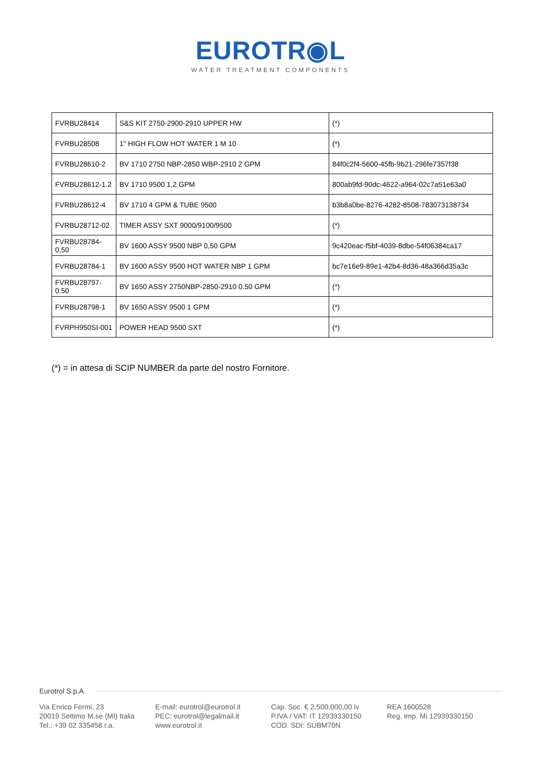EUROTR◉L
WATER TREATMENT COMPONENTS
| FVRBU28414 | S&S KIT 2750-2900-2910 UPPER HW | (*) |
| FVRBU28508 | 1" HIGH FLOW HOT WATER 1 M 10 | (*) |
| FVRBU28610-2 | BV 1710 2750 NBP-2850 WBP-2910 2 GPM | 84f0c2f4-5600-45fb-9b21-296fe7357f38 |
| FVRBU28612-1.2 | BV 1710 9500 1,2 GPM | 800ab9fd-90dc-4622-a964-02c7a51e63a0 |
| FVRBU28612-4 | BV 1710 4 GPM & TUBE 9500 | b3b8a0be-8276-4282-8508-783073138734 |
| FVRBU28712-02 | TIMER ASSY SXT 9000/9100/9500 | (*) |
| FVRBU28784- 0,50 | BV 1600 ASSY 9500 NBP 0,50 GPM | 9c420eac-f5bf-4039-8dbe-54f06384ca17 |
| FVRBU28784-1 | BV 1600 ASSY 9500 HOT WATER NBP 1 GPM | bc7e16e9-89e1-42b4-8d36-48a366d35a3c |
| FVRBU28797- 0.50 | BV 1650 ASSY 2750NBP-2850-2910 0.50 GPM | (*) |
| FVRBU28798-1 | BV 1650 ASSY 9500 1 GPM | (*) |
| FVRPH950SI-001 | POWER HEAD 9500 SXT | (*) |
(*) = in attesa di SCIP NUMBER da parte del nostro Fornitore.
Eurotrol S.p.A.
Via Enrico Fermi, 23
20019 Settimo M.se (MI) Italia
Tel.: +39 02 335458 r.a.
E-mail: eurotrol@eurotrol.it
PEC: eurotrol@legalmail.it
www.eurotrol.it
Cap. Soc. € 2.500.000,00 iv
P.IVA / VAT: IT 12939330150
COD. SDI: SUBM70N
REA 1600528
Reg. Imp. Mi 12939330150